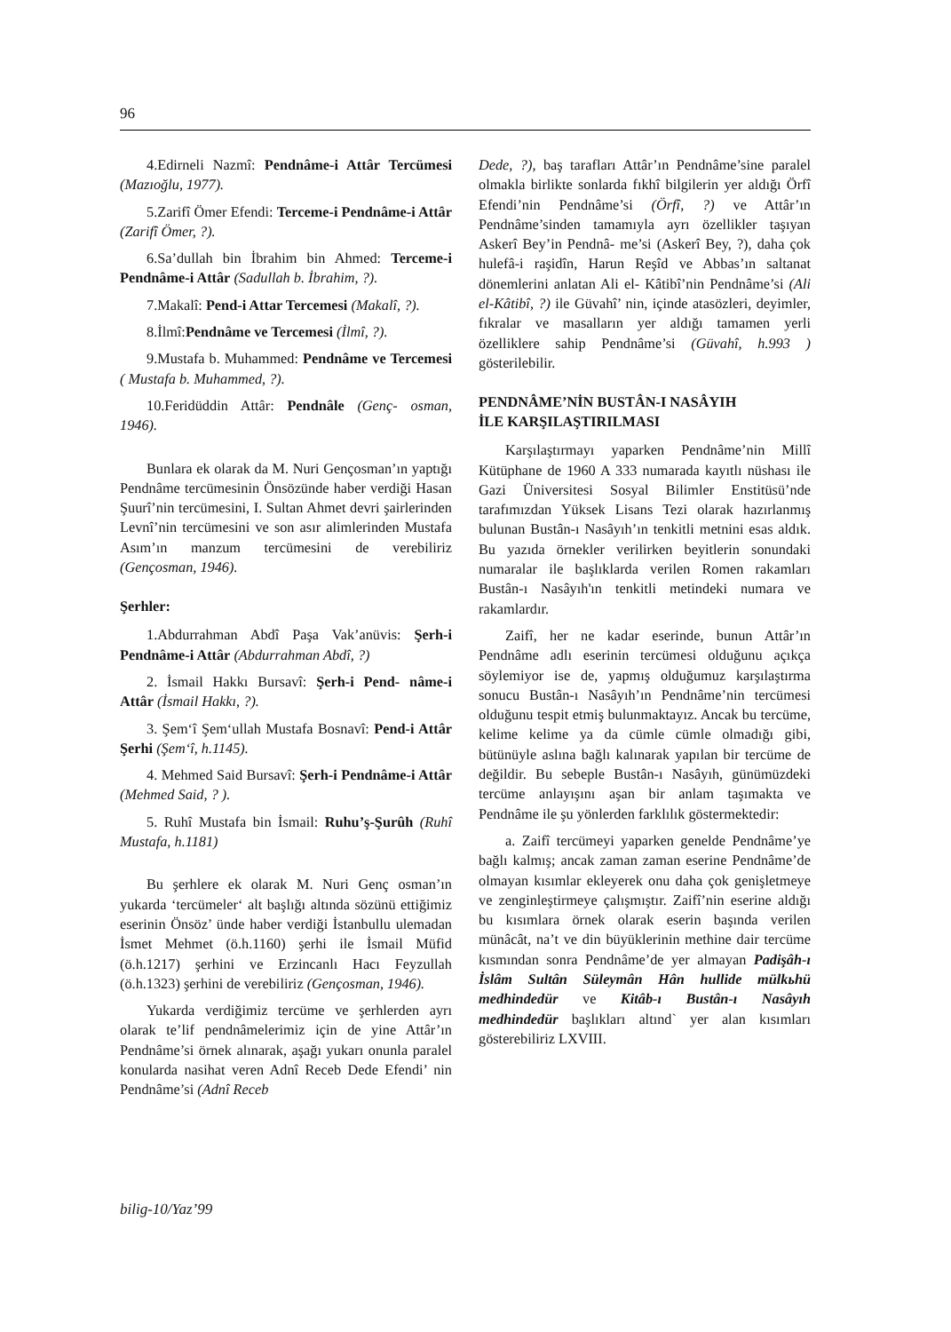96
4.Edirneli Nazmî: Pendnâme-i Attâr Tercümesi (Mazıoğlu, 1977).
5.Zarifî Ömer Efendi: Terceme-i Pendnâme-i Attâr (Zarifî Ömer, ?).
6.Sa’dullah bin İbrahim bin Ahmed: Terceme-i Pendnâme-i Attâr (Sadullah b. İbrahim, ?).
7.Makalî: Pend-i Attar Tercemesi (Makalî, ?).
8.İlmî:Pendnâme ve Tercemesi (İlmî, ?).
9.Mustafa b. Muhammed: Pendnâme ve Tercemesi ( Mustafa b. Muhammed, ?).
10.Feridüddin Attâr: Pendnâle (Genç- osman, 1946).
Bunlara ek olarak da M. Nuri Gençosman’ın yaptığı Pendnâme tercümesinin Önsözünde haber verdiği Hasan Şuurî’nin tercümesini, I. Sultan Ahmet devri şairlerinden Levnî’nin tercümesini ve son asır alimlerinden Mustafa Asım’ın manzum tercümesini de verebiliriz (Gençosman, 1946).
Şerhler:
1.Abdurrahman Abdî Paşa Vak’anüvis: Şerh-i Pendnâme-i Attâr (Abdurrahman Abdî, ?)
2. İsmail Hakkı Bursavî: Şerh-i Pend- nâme-i Attâr (İsmail Hakkı, ?).
3. Şem‘î Şem‘ullah Mustafa Bosnavî: Pend-i Attâr Şerhi (Şem‘î, h.1145).
4. Mehmed Said Bursavî: Şerh-i Pendnâme-i Attâr (Mehmed Said, ? ).
5. Ruhî Mustafa bin İsmail: Ruhu’ş-Şurûh (Ruhî Mustafa, h.1181)
Bu şerhlere ek olarak M. Nuri Genç osman’ın yukarda ‘tercümeler‘ alt başlığı altında sözünü ettiğimiz eserinin Önsöz’ ünde haber verdiği İstanbullu ulemadan İsmet Mehmet (ö.h.1160) şerhi ile İsmail Müfid (ö.h.1217) şerhini ve Erzincanlı Hacı Feyzullah (ö.h.1323) şerhini de verebiliriz (Gençosman, 1946).
Yukarda verdiğimiz tercüme ve şerhlerden ayrı olarak te’lif pendnâmelerimiz için de yine Attâr’ın Pendnâme’si örnek alınarak, aşağı yukarı onunla paralel konularda nasihat veren Adnî Receb Dede Efendi’ nin Pendnâme’si (Adnî Receb
Dede, ?), baş tarafları Attâr’ın Pendnâme’sine paralel olmakla birlikte sonlarda fıkhî bilgilerin yer aldığı Örfî Efendi’nin Pendnâme’si (Örfî, ?) ve Attâr’ın Pendnâme’sinden tamamıyla ayrı özellikler taşıyan Askerî Bey’in Pendnâ- me’si (Askerî Bey, ?), daha çok hulefâ-i raşidîn, Harun Reşîd ve Abbas’ın saltanat dönemlerini anlatan Ali el- Kâtibî’nin Pendnâme’si (Ali el-Kâtibî, ?) ile Güvahî’ nin, içinde atasözleri, deyimler, fıkralar ve masalların yer aldığı tamamen yerli özelliklere sahip Pendnâme’si (Güvahî, h.993 ) gösterilebilir.
PENDNÂME’NİN BUSTÂN-I NASÂYIH
İLE KARŞILAŞTIRILMASI
Karşılaştırmayı yaparken Pendnâme’nin Millî Kütüphane de 1960 A 333 numarada kayıtlı nüshası ile Gazi Üniversitesi Sosyal Bilimler Enstitüsü’nde tarafımızdan Yüksek Lisans Tezi olarak hazırlanmış bulunan Bustân-ı Nasâyıh’ın tenkitli metnini esas aldık. Bu yazıda örnekler verilirken beyitlerin sonundaki numaralar ile başlıklarda verilen Romen rakamları Bustân-ı Nasâyıh'ın tenkitli metindeki numara ve rakamlardır.
Zaifî, her ne kadar eserinde, bunun Attâr’ın Pendnâme adlı eserinin tercümesi olduğunu açıkça söylemiyor ise de, yapmış olduğumuz karşılaştırma sonucu Bustân-ı Nasâyıh’ın Pendnâme’nin tercümesi olduğunu tespit etmiş bulunmaktayız. Ancak bu tercüme, kelime kelime ya da cümle cümle olmadığı gibi, bütünüyle aslına bağlı kalınarak yapılan bir tercüme de değildir. Bu sebeple Bustân-ı Nasâyıh, günümüzdeki tercüme anlayışını aşan bir anlam taşımakta ve Pendnâme ile şu yönlerden farklılık göstermektedir:
a. Zaifî tercümeyi yaparken genelde Pendnâme’ye bağlı kalmış; ancak zaman zaman eserine Pendnâme’de olmayan kısımlar ekleyerek onu daha çok genişletmeye ve zenginleştirmeye çalışmıştır. Zaifî’nin eserine aldığı bu kısımlara örnek olarak eserin başında verilen münâcât, na’t ve din büyüklerinin methine dair tercüme kısmından sonra Pendnâme’de yer almayan Padişâh-ı İslâm Sultân Süleymân Hân hullide mülkьhü medhindedür ve Kitâb-ı Bustân-ı Nasâyıh medhindedür başlıkları altınd` yer alan kısımları gösterebiliriz LXVIII.
bilig-10/Yaz’99